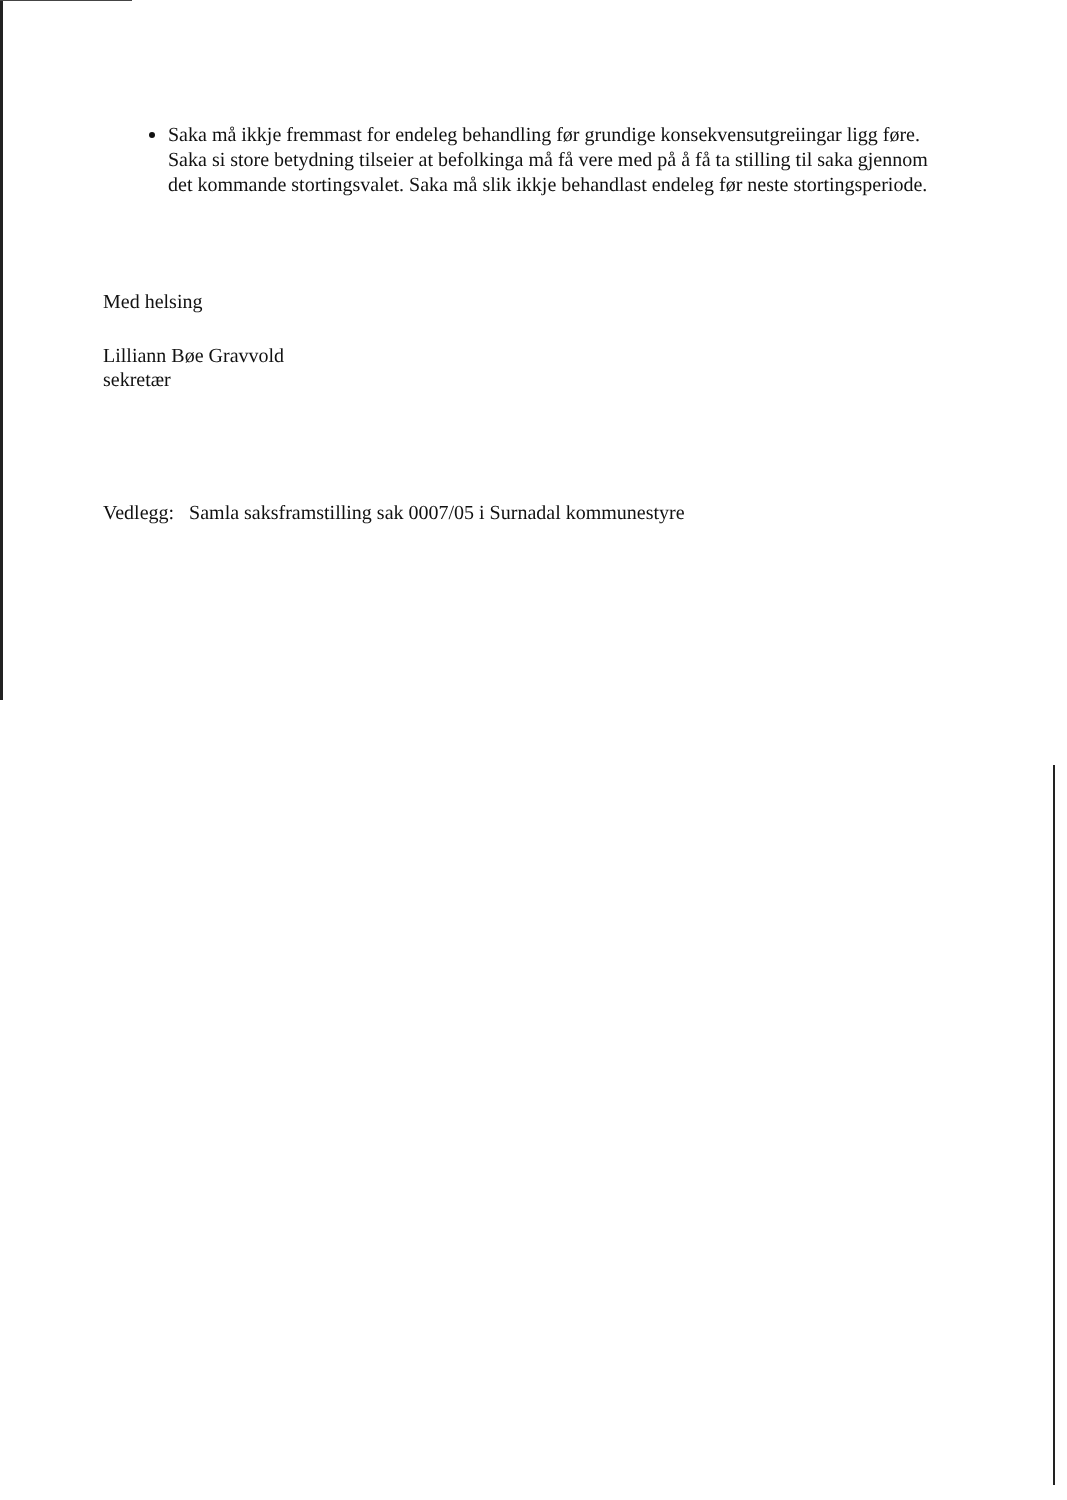Saka må ikkje fremmast for endeleg behandling før grundige konsekvensutgreiingar ligg føre. Saka si store betydning tilseier at befolkinga må få vere med på å få ta stilling til saka gjennom det kommande stortingsvalet. Saka må slik ikkje behandlast endeleg før neste stortingsperiode.
Med helsing
Lilliann Bøe Gravvold
sekretær
Vedlegg: Samla saksframstilling sak 0007/05 i Surnadal kommunestyre